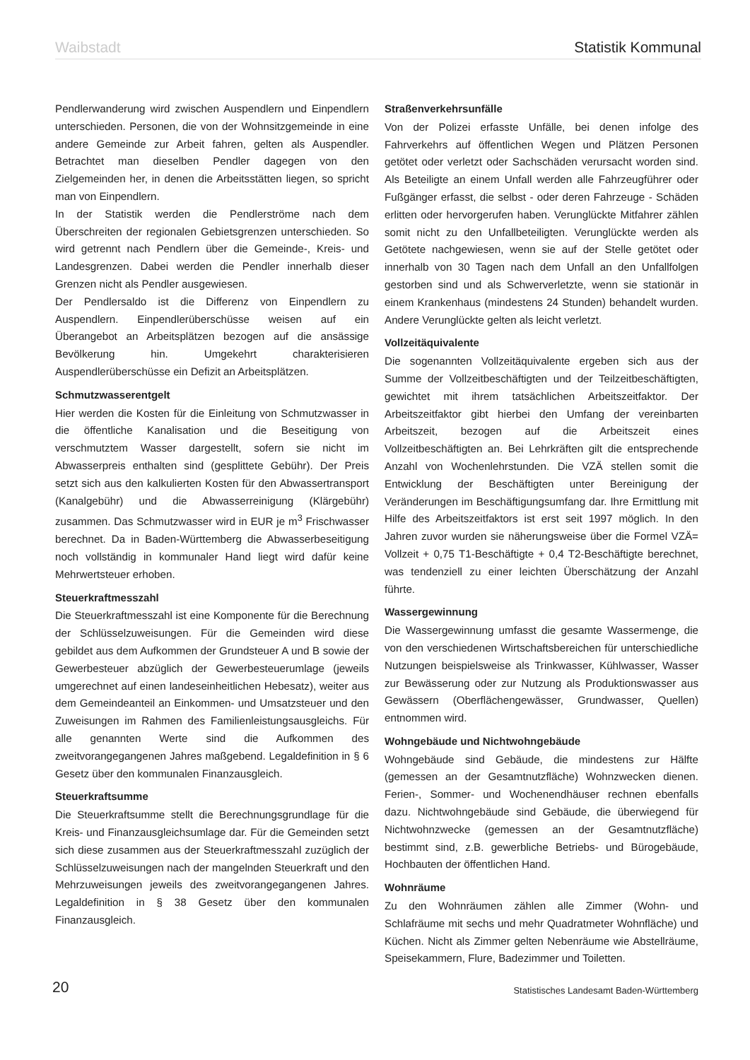Waibstadt Statistik Kommunal
Pendlerwanderung wird zwischen Auspendlern und Einpendlern unterschieden. Personen, die von der Wohnsitzgemeinde in eine andere Gemeinde zur Arbeit fahren, gelten als Auspendler. Betrachtet man dieselben Pendler dagegen von den Zielgemeinden her, in denen die Arbeitsstätten liegen, so spricht man von Einpendlern.
In der Statistik werden die Pendlerströme nach dem Überschreiten der regionalen Gebietsgrenzen unterschieden. So wird getrennt nach Pendlern über die Gemeinde-, Kreis- und Landesgrenzen. Dabei werden die Pendler innerhalb dieser Grenzen nicht als Pendler ausgewiesen.
Der Pendlersaldo ist die Differenz von Einpendlern zu Auspendlern. Einpendlerüberschüsse weisen auf ein Überangebot an Arbeitsplätzen bezogen auf die ansässige Bevölkerung hin. Umgekehrt charakterisieren Auspendlerüberschüsse ein Defizit an Arbeitsplätzen.
Schmutzwasserentgelt
Hier werden die Kosten für die Einleitung von Schmutzwasser in die öffentliche Kanalisation und die Beseitigung von verschmutztem Wasser dargestellt, sofern sie nicht im Abwasserpreis enthalten sind (gesplittete Gebühr). Der Preis setzt sich aus den kalkulierten Kosten für den Abwassertransport (Kanalgebühr) und die Abwasserreinigung (Klärgebühr) zusammen. Das Schmutzwasser wird in EUR je m<sup>3</sup> Frischwasser berechnet. Da in Baden-Württemberg die Abwasserbeseitigung noch vollständig in kommunaler Hand liegt wird dafür keine Mehrwertsteuer erhoben.
Steuerkraftmesszahl
Die Steuerkraftmesszahl ist eine Komponente für die Berechnung der Schlüsselzuweisungen. Für die Gemeinden wird diese gebildet aus dem Aufkommen der Grundsteuer A und B sowie der Gewerbesteuer abzüglich der Gewerbesteuerumlage (jeweils umgerechnet auf einen landeseinheitlichen Hebesatz), weiter aus dem Gemeindeanteil an Einkommen- und Umsatzsteuer und den Zuweisungen im Rahmen des Familienleistungsausgleichs. Für alle genannten Werte sind die Aufkommen des zweitvorangegangenen Jahres maßgebend. Legaldefinition in § 6 Gesetz über den kommunalen Finanzausgleich.
Steuerkraftsumme
Die Steuerkraftsumme stellt die Berechnungsgrundlage für die Kreis- und Finanzausgleichsumlage dar. Für die Gemeinden setzt sich diese zusammen aus der Steuerkraftmesszahl zuzüglich der Schlüsselzuweisungen nach der mangelnden Steuerkraft und den Mehrzuweisungen jeweils des zweitvorangegangenen Jahres. Legaldefinition in § 38 Gesetz über den kommunalen Finanzausgleich.
Straßenverkehrsunfälle
Von der Polizei erfasste Unfälle, bei denen infolge des Fahrverkehrs auf öffentlichen Wegen und Plätzen Personen getötet oder verletzt oder Sachschäden verursacht worden sind. Als Beteiligte an einem Unfall werden alle Fahrzeugführer oder Fußgänger erfasst, die selbst - oder deren Fahrzeuge - Schäden erlitten oder hervorgerufen haben. Verunglückte Mitfahrer zählen somit nicht zu den Unfallbeteiligten. Verunglückte werden als Getötete nachgewiesen, wenn sie auf der Stelle getötet oder innerhalb von 30 Tagen nach dem Unfall an den Unfallfolgen gestorben sind und als Schwerverletzte, wenn sie stationär in einem Krankenhaus (mindestens 24 Stunden) behandelt wurden. Andere Verunglückte gelten als leicht verletzt.
Vollzeitäquivalente
Die sogenannten Vollzeitäquivalente ergeben sich aus der Summe der Vollzeitbeschäftigten und der Teilzeitbeschäftigten, gewichtet mit ihrem tatsächlichen Arbeitszeitfaktor. Der Arbeitszeitfaktor gibt hierbei den Umfang der vereinbarten Arbeitszeit, bezogen auf die Arbeitszeit eines Vollzeitbeschäftigten an. Bei Lehrkräften gilt die entsprechende Anzahl von Wochenlehrstunden. Die VZÄ stellen somit die Entwicklung der Beschäftigten unter Bereinigung der Veränderungen im Beschäftigungsumfang dar. Ihre Ermittlung mit Hilfe des Arbeitszeitfaktors ist erst seit 1997 möglich. In den Jahren zuvor wurden sie näherungsweise über die Formel VZÄ= Vollzeit + 0,75 T1-Beschäftigte + 0,4 T2-Beschäftigte berechnet, was tendenziell zu einer leichten Überschätzung der Anzahl führte.
Wassergewinnung
Die Wassergewinnung umfasst die gesamte Wassermenge, die von den verschiedenen Wirtschaftsbereichen für unterschiedliche Nutzungen beispielsweise als Trinkwasser, Kühlwasser, Wasser zur Bewässerung oder zur Nutzung als Produktionswasser aus Gewässern (Oberflächengewässer, Grundwasser, Quellen) entnommen wird.
Wohngebäude und Nichtwohngebäude
Wohngebäude sind Gebäude, die mindestens zur Hälfte (gemessen an der Gesamtnutzfläche) Wohnzwecken dienen. Ferien-, Sommer- und Wochenendhäuser rechnen ebenfalls dazu. Nichtwohngebäude sind Gebäude, die überwiegend für Nichtwohnzwecke (gemessen an der Gesamtnutzfläche) bestimmt sind, z.B. gewerbliche Betriebs- und Bürogebäude, Hochbauten der öffentlichen Hand.
Wohnräume
Zu den Wohnräumen zählen alle Zimmer (Wohn- und Schlafräume mit sechs und mehr Quadratmeter Wohnfläche) und Küchen. Nicht als Zimmer gelten Nebenräume wie Abstellräume, Speisekammern, Flure, Badezimmer und Toiletten.
20 Statistisches Landesamt Baden-Württemberg